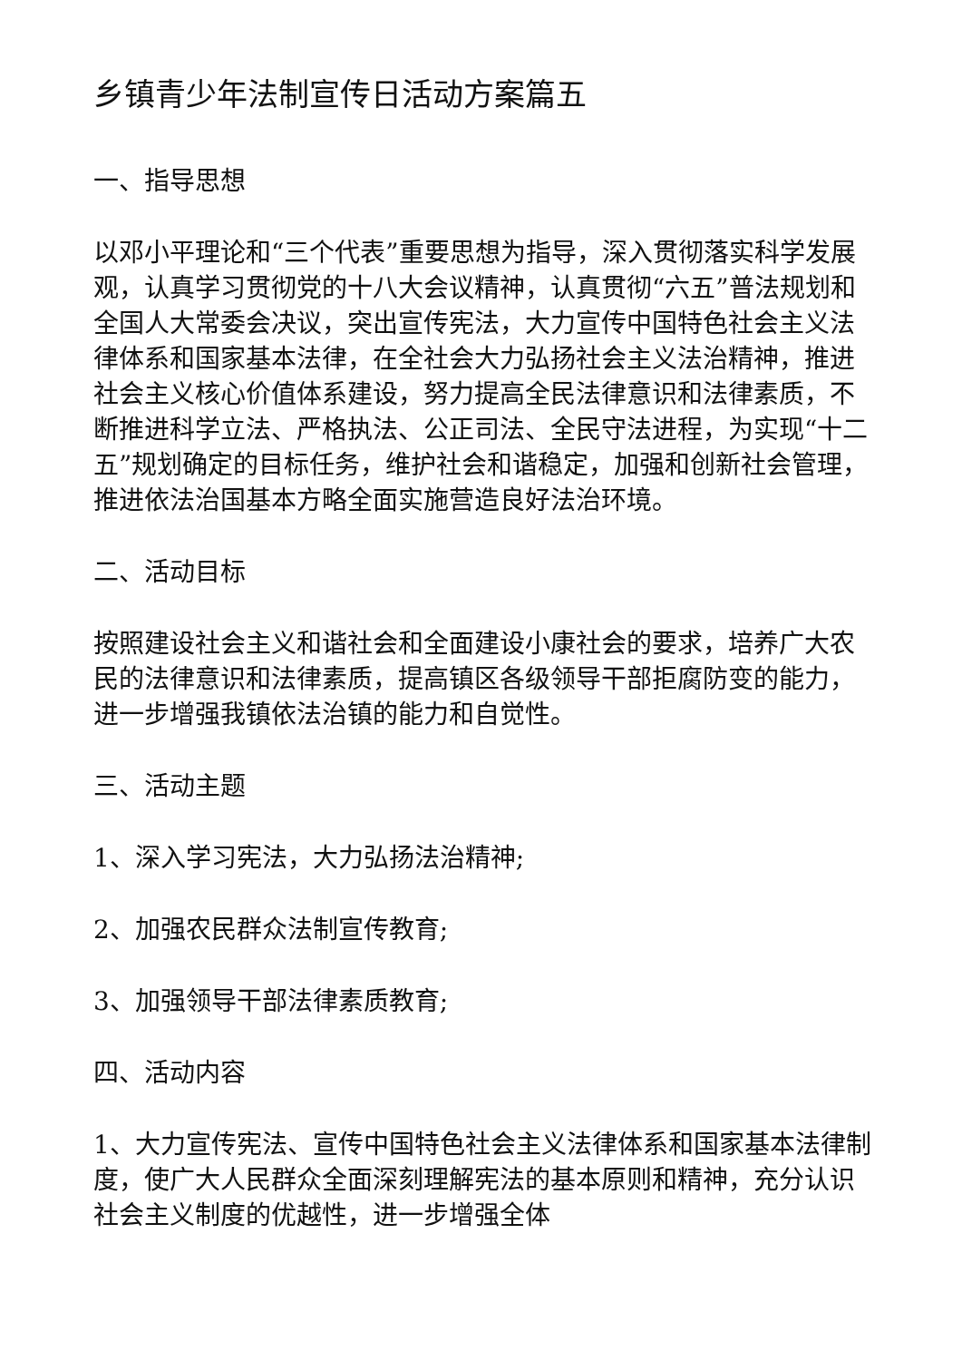乡镇青少年法制宣传日活动方案篇五
一、指导思想
以邓小平理论和“三个代表”重要思想为指导，深入贯彻落实科学发展观，认真学习贯彻党的十八大会议精神，认真贯彻“六五”普法规划和全国人大常委会决议，突出宣传宪法，大力宣传中国特色社会主义法律体系和国家基本法律，在全社会大力弘扬社会主义法治精神，推进社会主义核心价值体系建设，努力提高全民法律意识和法律素质，不断推进科学立法、严格执法、公正司法、全民守法进程，为实现“十二五”规划确定的目标任务，维护社会和谐稳定，加强和创新社会管理，推进依法治国基本方略全面实施营造良好法治环境。
二、活动目标
按照建设社会主义和谐社会和全面建设小康社会的要求，培养广大农民的法律意识和法律素质，提高镇区各级领导干部拒腐防变的能力，进一步增强我镇依法治镇的能力和自觉性。
三、活动主题
1、深入学习宪法，大力弘扬法治精神;
2、加强农民群众法制宣传教育;
3、加强领导干部法律素质教育;
四、活动内容
1、大力宣传宪法、宣传中国特色社会主义法律体系和国家基本法律制度，使广大人民群众全面深刻理解宪法的基本原则和精神，充分认识社会主义制度的优越性，进一步增强全体